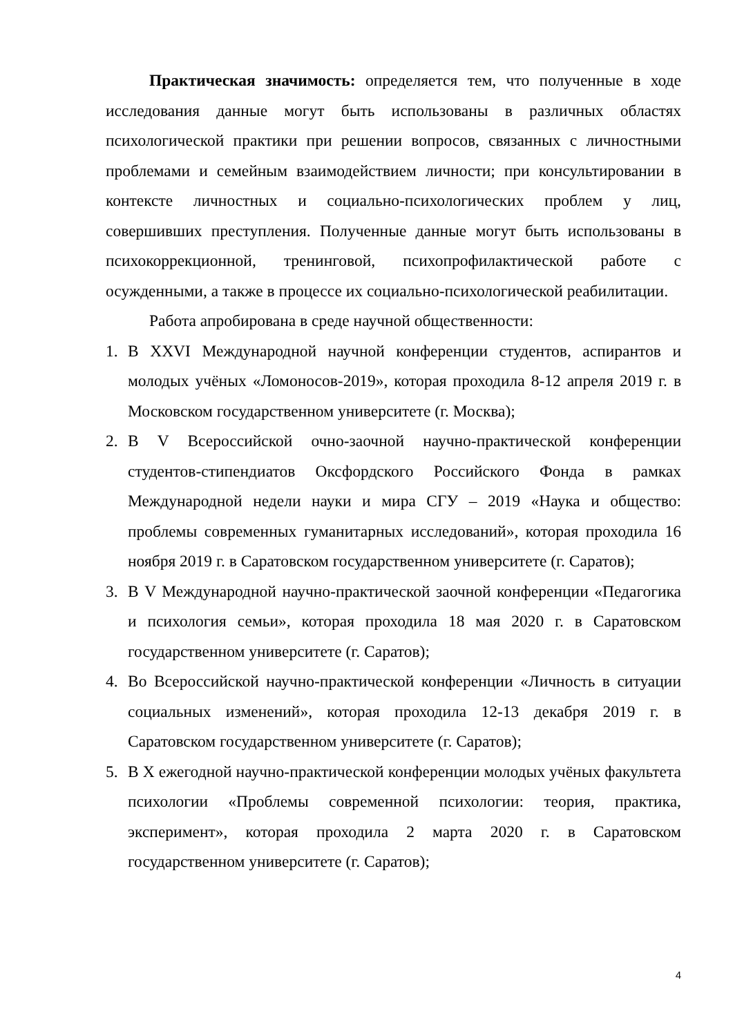Практическая значимость: определяется тем, что полученные в ходе исследования данные могут быть использованы в различных областях психологической практики при решении вопросов, связанных с личностными проблемами и семейным взаимодействием личности; при консультировании в контексте личностных и социально-психологических проблем у лиц, совершивших преступления. Полученные данные могут быть использованы в психокоррекционной, тренинговой, психопрофилактической работе с осужденными, а также в процессе их социально-психологической реабилитации.
Работа апробирована в среде научной общественности:
1. В XXVI Международной научной конференции студентов, аспирантов и молодых учёных «Ломоносов-2019», которая проходила 8-12 апреля 2019 г. в Московском государственном университете (г. Москва);
2. В V Всероссийской очно-заочной научно-практической конференции студентов-стипендиатов Оксфордского Российского Фонда в рамках Международной недели науки и мира СГУ – 2019 «Наука и общество: проблемы современных гуманитарных исследований», которая проходила 16 ноября 2019 г. в Саратовском государственном университете (г. Саратов);
3. В V Международной научно-практической заочной конференции «Педагогика и психология семьи», которая проходила 18 мая 2020 г. в Саратовском государственном университете (г. Саратов);
4. Во Всероссийской научно-практической конференции «Личность в ситуации социальных изменений», которая проходила 12-13 декабря 2019 г. в Саратовском государственном университете (г. Саратов);
5. В X ежегодной научно-практической конференции молодых учёных факультета психологии «Проблемы современной психологии: теория, практика, эксперимент», которая проходила 2 марта 2020 г. в Саратовском государственном университете (г. Саратов);
4